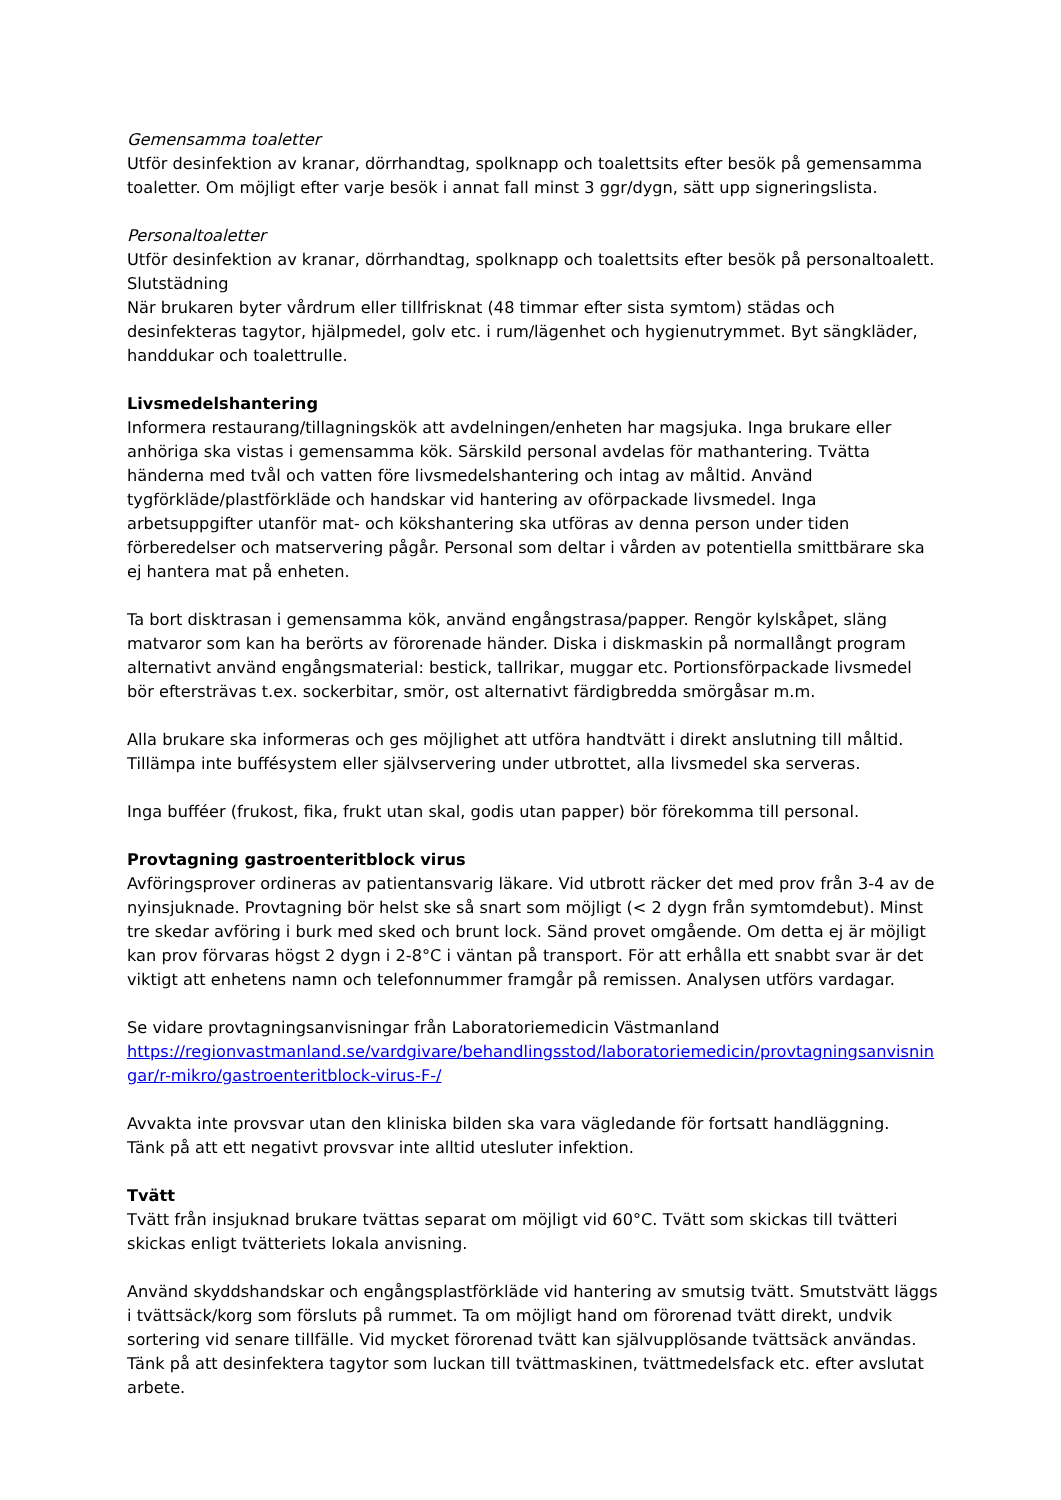Gemensamma toaletter
Utför desinfektion av kranar, dörrhandtag, spolknapp och toalettsits efter besök på gemensamma toaletter. Om möjligt efter varje besök i annat fall minst 3 ggr/dygn, sätt upp signeringslista.
Personaltoaletter
Utför desinfektion av kranar, dörrhandtag, spolknapp och toalettsits efter besök på personaltoalett.
Slutstädning
När brukaren byter vårdrum eller tillfrisknat (48 timmar efter sista symtom) städas och desinfekteras tagytor, hjälpmedel, golv etc. i rum/lägenhet och hygienutrymmet. Byt sängkläder, handdukar och toalettrulle.
Livsmedelshantering
Informera restaurang/tillagningskök att avdelningen/enheten har magsjuka. Inga brukare eller anhöriga ska vistas i gemensamma kök. Särskild personal avdelas för mathantering. Tvätta händerna med tvål och vatten före livsmedelshantering och intag av måltid. Använd tygförkläde/plastförkläde och handskar vid hantering av oförpackade livsmedel. Inga arbetsuppgifter utanför mat- och kökshantering ska utföras av denna person under tiden förberedelser och matservering pågår. Personal som deltar i vården av potentiella smittbärare ska ej hantera mat på enheten.
Ta bort disktrasan i gemensamma kök, använd engångstrasa/papper. Rengör kylskåpet, släng matvaror som kan ha berörts av förorenade händer. Diska i diskmaskin på normallångt program alternativt använd engångsmaterial: bestick, tallrikar, muggar etc. Portionsförpackade livsmedel bör eftersträvas t.ex. sockerbitar, smör, ost alternativt färdigbredda smörgåsar m.m.
Alla brukare ska informeras och ges möjlighet att utföra handtvätt i direkt anslutning till måltid. Tillämpa inte buffésystem eller självservering under utbrottet, alla livsmedel ska serveras.
Inga bufféer (frukost, fika, frukt utan skal, godis utan papper) bör förekomma till personal.
Provtagning gastroenteritblock virus
Avföringsprover ordineras av patientansvarig läkare. Vid utbrott räcker det med prov från 3-4 av de nyinsjuknade. Provtagning bör helst ske så snart som möjligt (< 2 dygn från symtomdebut). Minst tre skedar avföring i burk med sked och brunt lock. Sänd provet omgående. Om detta ej är möjligt kan prov förvaras högst 2 dygn i 2-8°C i väntan på transport. För att erhålla ett snabbt svar är det viktigt att enhetens namn och telefonnummer framgår på remissen. Analysen utförs vardagar.
Se vidare provtagningsanvisningar från Laboratoriemedicin Västmanland
https://regionvastmanland.se/vardgivare/behandlingsstod/laboratoriemedicin/provtagningsanvisnin gar/r-mikro/gastroenteritblock-virus-F-/
Avvakta inte provsvar utan den kliniska bilden ska vara vägledande för fortsatt handläggning.
Tänk på att ett negativt provsvar inte alltid utesluter infektion.
Tvätt
Tvätt från insjuknad brukare tvättas separat om möjligt vid 60°C. Tvätt som skickas till tvätteri skickas enligt tvätteriets lokala anvisning.
Använd skyddshandskar och engångsplastförkläde vid hantering av smutsig tvätt. Smutstvätt läggs i tvättsäck/korg som försluts på rummet. Ta om möjligt hand om förorenad tvätt direkt, undvik sortering vid senare tillfälle. Vid mycket förorenad tvätt kan självupplösande tvättsäck användas. Tänk på att desinfektera tagytor som luckan till tvättmaskinen, tvättmedelsfack etc. efter avslutat arbete.